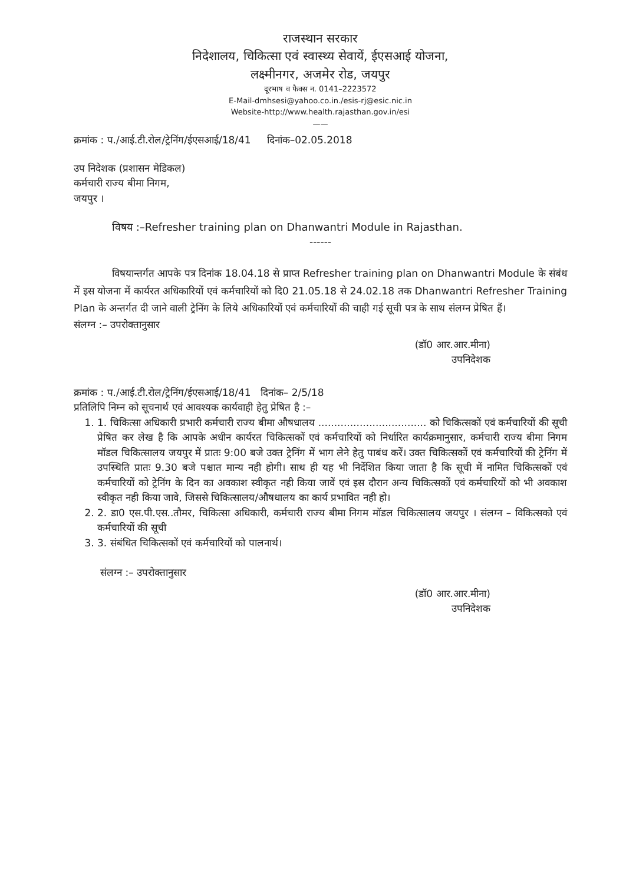राजस्थान सरकार
निदेशालय, चिकित्सा एवं स्वास्थ्य सेवायें, ईएसआई योजना,
लक्ष्मीनगर, अजमेर रोड, जयपुर
दूरभाष व फैक्स न. 0141–2223572
E-Mail-dmhsesi@yahoo.co.in./esis-rj@esic.nic.in
Website-http://www.health.rajasthan.gov.in/esi
——
क्रमांक : प./आई.टी.रोल/ट्रेनिंग/ईएसआई/18/41 दिनांक–02.05.2018
उप निदेशक (प्रशासन मेडिकल)
कर्मचारी राज्य बीमा निगम,
जयपुर ।
विषय :–Refresher training plan on Dhanwantri Module in Rajasthan.
------
विषयान्तर्गत आपके पत्र दिनांक 18.04.18 से प्राप्त Refresher training plan on Dhanwantri Module के संबंध में इस योजना में कार्यरत अधिकारियों एवं कर्मचारियों को दि0 21.05.18 से 24.02.18 तक Dhanwantri Refresher Training Plan के अन्तर्गत दी जाने वाली ट्रेनिंग के लिये अधिकारियों एवं कर्मचारियों की चाही गई सूची पत्र के साथ संलग्न प्रेषित हैं।
संलग्न :– उपरोक्तानुसार
(डॉ0 आर.आर.मीना)
उपनिदेशक
क्रमांक : प./आई.टी.रोल/ट्रेनिंग/ईएसआई/18/41 दिनांक– 2/5/18
प्रतिलिपि निम्न को सूचनार्थ एवं आवश्यक कार्यवाही हेतु प्रेषित है :–
1. 1. चिकित्सा अधिकारी प्रभारी कर्मचारी राज्य बीमा औषधालय .................................. को चिकित्सकों एवं कर्मचारियों की सूची प्रेषित कर लेख है कि आपके अधीन कार्यरत चिकित्सकों एवं कर्मचारियों को निर्धारित कार्यक्रमानुसार, कर्मचारी राज्य बीमा निगम मॉडल चिकित्सालय जयपुर में प्रातः 9:00 बजे उक्त ट्रेनिंग में भाग लेने हेतु पाबंध करें। उक्त चिकित्सकों एवं कर्मचारियों की ट्रेनिंग में उपस्थिति प्रातः 9.30 बजे पश्चात मान्य नही होगी। साथ ही यह भी निर्देशित किया जाता है कि सूची में नामित चिकित्सकों एवं कर्मचारियों को ट्रेनिंग के दिन का अवकाश स्वीकृत नही किया जावें एवं इस दौरान अन्य चिकित्सकों एवं कर्मचारियों को भी अवकाश स्वीकृत नही किया जावे, जिससे चिकित्सालय/औषधालय का कार्य प्रभावित नही हो।
2. 2. डा0 एस.पी.एस..तौमर, चिकित्सा अधिकारी, कर्मचारी राज्य बीमा निगम मॉडल चिकित्सालय जयपुर । संलग्न – विकित्सको एवं कर्मचारियों की सूची
3. 3. संबंधित चिकित्सकों एवं कर्मचारियों को पालनार्थ।
संलग्न :– उपरोक्तानुसार
(डॉ0 आर.आर.मीना)
उपनिदेशक